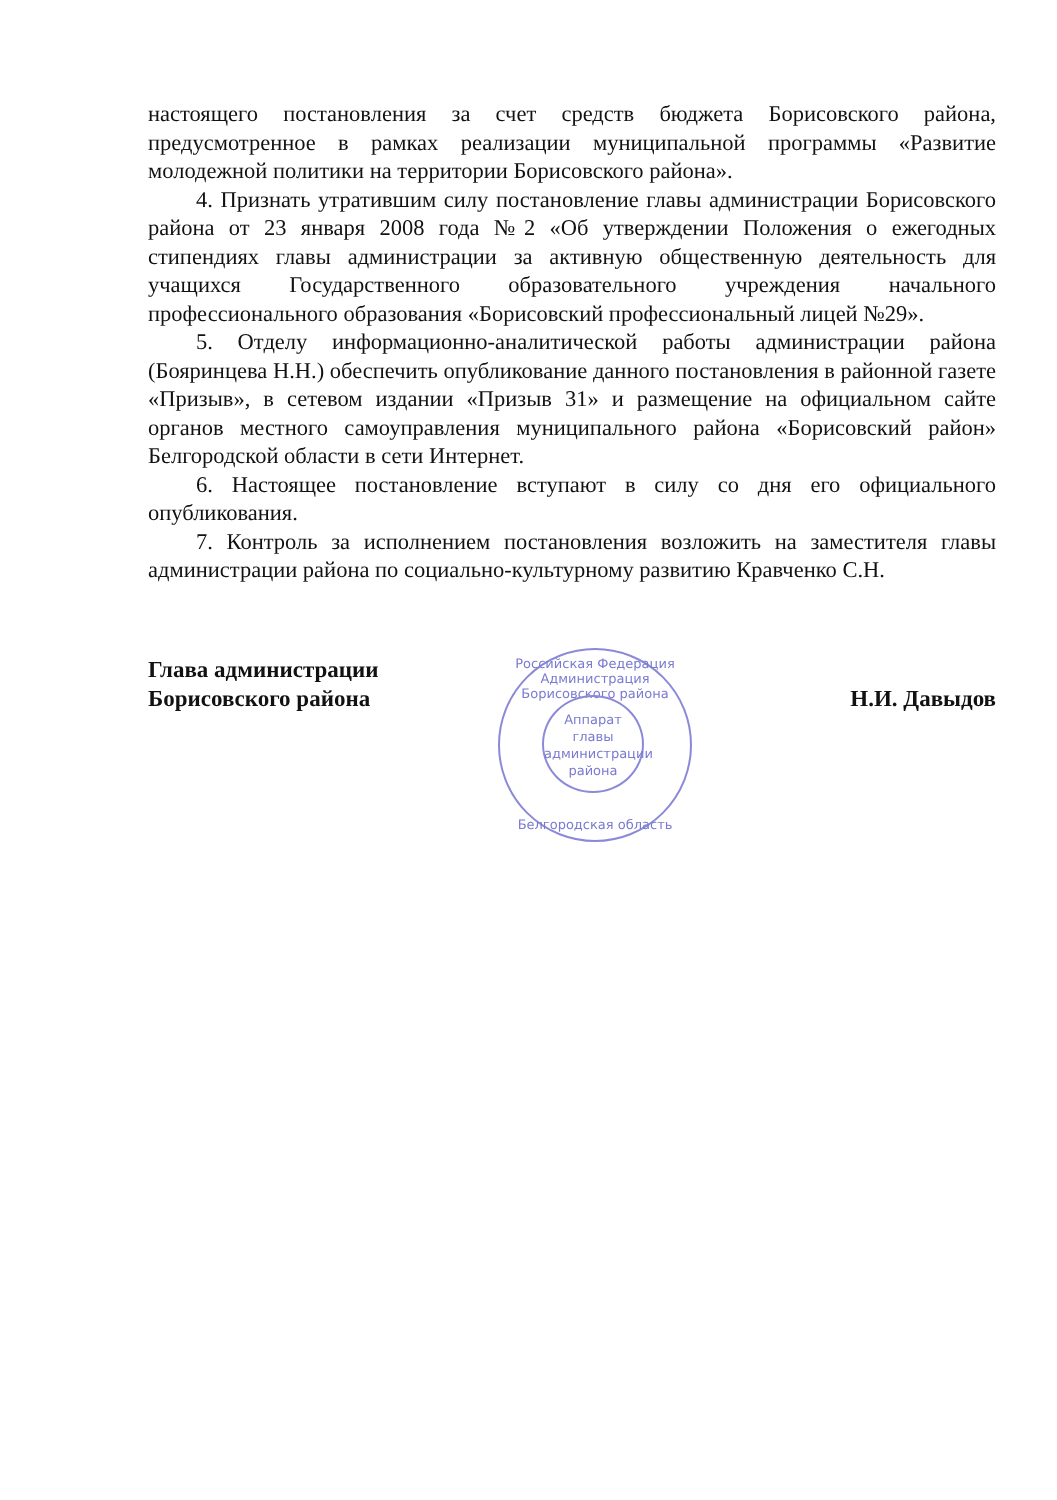настоящего постановления за счет средств бюджета Борисовского района, предусмотренное в рамках реализации муниципальной программы «Развитие молодежной политики на территории Борисовского района».
4. Признать утратившим силу постановление главы администрации Борисовского района от 23 января 2008 года №2 «Об утверждении Положения о ежегодных стипендиях главы администрации за активную общественную деятельность для учащихся Государственного образовательного учреждения начального профессионального образования «Борисовский профессиональный лицей №29».
5. Отделу информационно-аналитической работы администрации района (Бояринцева Н.Н.) обеспечить опубликование данного постановления в районной газете «Призыв», в сетевом издании «Призыв 31» и размещение на официальном сайте органов местного самоуправления муниципального района «Борисовский район» Белгородской области в сети Интернет.
6. Настоящее постановление вступают в силу со дня его официального опубликования.
7. Контроль за исполнением постановления возложить на заместителя главы администрации района по социально-культурному развитию Кравченко С.Н.
Глава администрации
Борисовского района
Н.И. Давыдов
Российская Федерация
Администрация Борисовского района
Аппарат главы администрации района
Белгородская область